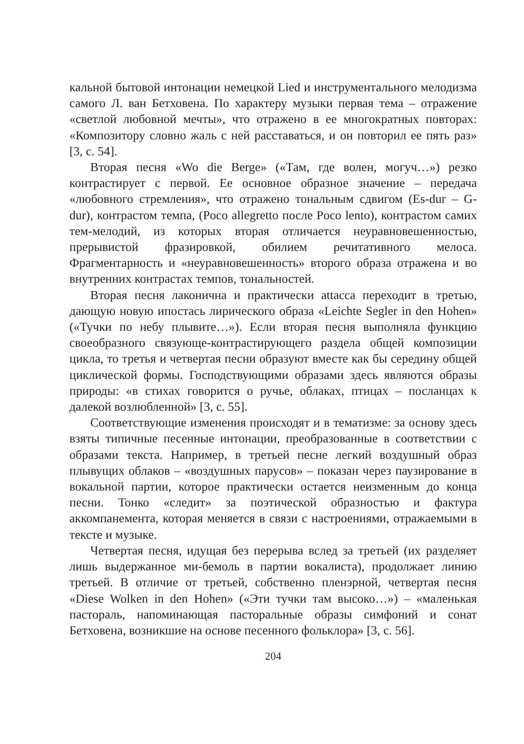кальной бытовой интонации немецкой Lied и инструментального мелодизма самого Л. ван Бетховена. По характеру музыки первая тема – отражение «светлой любовной мечты», что отражено в ее многократных повторах: «Композитору словно жаль с ней расставаться, и он повторил ее пять раз» [3, с. 54].
Вторая песня «Wo die Berge» («Там, где волен, могуч…») резко контрастирует с первой. Ее основное образное значение – передача «любовного стремления», что отражено тональным сдвигом (Es-dur – G-dur), контрастом темпа, (Poco allegretto после Poco lento), контрастом самих тем-мелодий, из которых вторая отличается неуравновешенностью, прерывистой фразировкой, обилием речитативного мелоса. Фрагментарность и «неуравновешенность» второго образа отражена и во внутренних контрастах темпов, тональностей.
Вторая песня лаконична и практически attacca переходит в третью, дающую новую ипостась лирического образа «Leichte Segler in den Hohen» («Тучки по небу плывите…»). Если вторая песня выполняла функцию своеобразного связующе-контрастирующего раздела общей композиции цикла, то третья и четвертая песни образуют вместе как бы середину общей циклической формы. Господствующими образами здесь являются образы природы: «в стихах говорится о ручье, облаках, птицах – посланцах к далекой возлюбленной» [3, с. 55].
Соответствующие изменения происходят и в тематизме: за основу здесь взяты типичные песенные интонации, преобразованные в соответствии с образами текста. Например, в третьей песне легкий воздушный образ плывущих облаков – «воздушных парусов» – показан через паузирование в вокальной партии, которое практически остается неизменным до конца песни. Тонко «следит» за поэтической образностью и фактура аккомпанемента, которая меняется в связи с настроениями, отражаемыми в тексте и музыке.
Четвертая песня, идущая без перерыва вслед за третьей (их разделяет лишь выдержанное ми-бемоль в партии вокалиста), продолжает линию третьей. В отличие от третьей, собственно пленэрной, четвертая песня «Diese Wolken in den Hohen» («Эти тучки там высоко…») – «маленькая пастораль, напоминающая пасторальные образы симфоний и сонат Бетховена, возникшие на основе песенного фольклора» [3, с. 56].
204